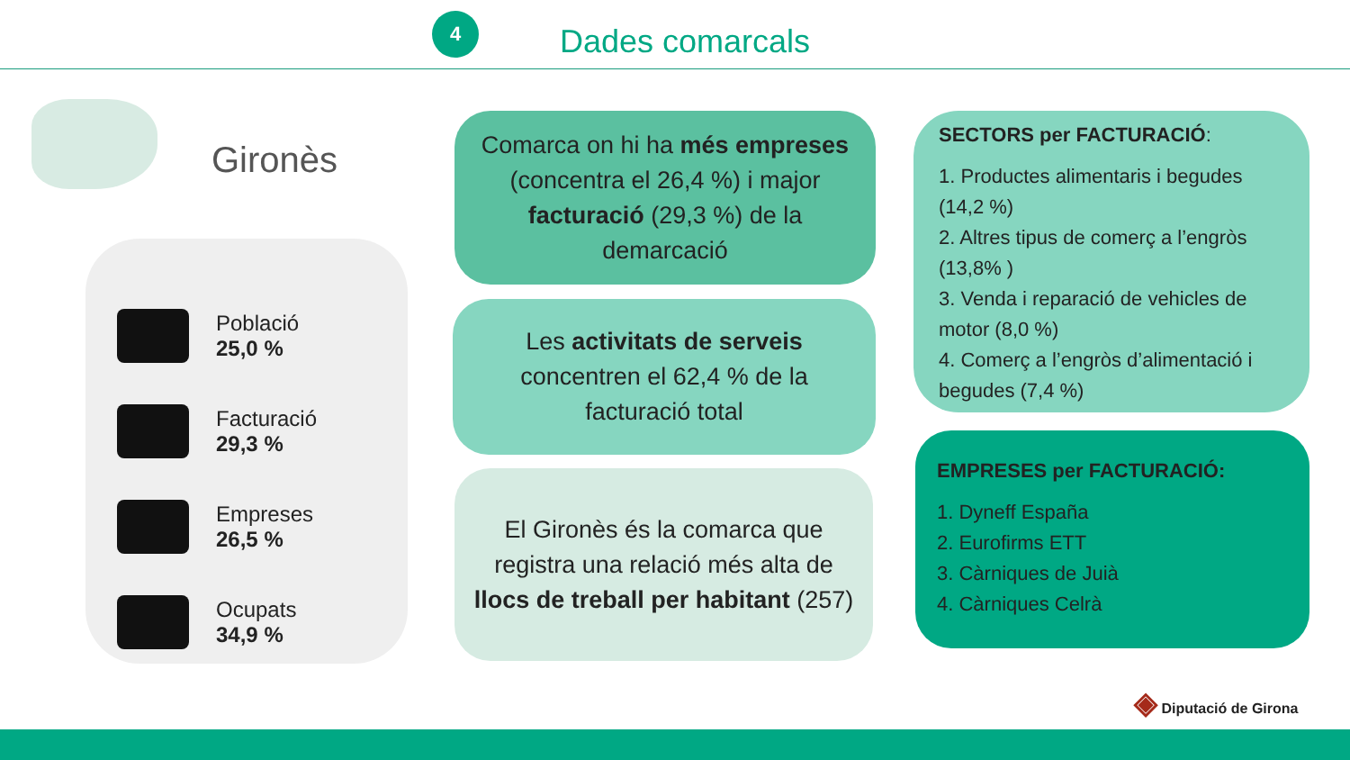4
Dades comarcals
Gironès
Població
25,0 %
Facturació
29,3 %
Empreses
26,5 %
Ocupats
34,9 %
Comarca on hi ha més empreses (concentra el 26,4 %) i major facturació (29,3 %) de la demarcació
Les activitats de serveis concentren el 62,4 % de la facturació total
El Gironès és la comarca que registra una relació més alta de llocs de treball per habitant (257)
SECTORS per FACTURACIÓ:
1. Productes alimentaris i begudes (14,2 %)
2. Altres tipus de comerç a l’engròs (13,8% )
3. Venda i reparació de vehicles de motor (8,0 %)
4. Comerç a l’engròs d’alimentació i begudes (7,4 %)
EMPRESES per FACTURACIÓ:
1. Dyneff España
2. Eurofirms ETT
3. Càrniques de Juià
4. Càrniques Celrà
◈ Diputació de Girona